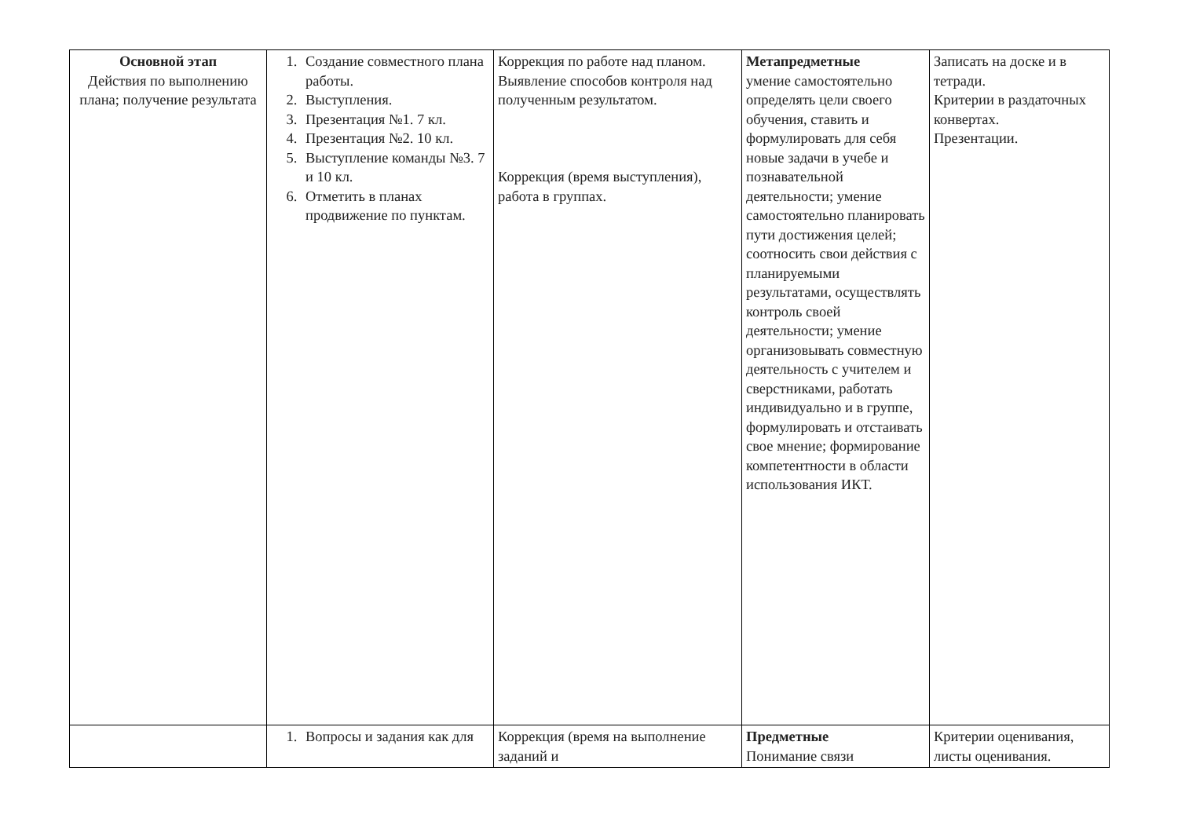| Основной этап Действия по выполнению плана; получение результата | 1. Создание совместного плана работы. 2. Выступления. 3. Презентация №1. 7 кл. 4. Презентация №2. 10 кл. 5. Выступление команды №3. 7 и 10 кл. 6. Отметить в планах продвижение по пунктам. | Коррекция по работе над планом. Выявление способов контроля над полученным результатом. Коррекция (время выступления), работа в группах. | Метапредметные умение самостоятельно определять цели своего обучения, ставить и формулировать для себя новые задачи в учебе и познавательной деятельности; умение самостоятельно планировать пути достижения целей; соотносить свои действия с планируемыми результатами, осуществлять контроль своей деятельности; умение организовывать совместную деятельность с учителем и сверстниками, работать индивидуально и в группе, формулировать и отстаивать свое мнение; формирование компетентности в области использования ИКТ. | Записать на доске и в тетради. Критерии в раздаточных конвертах. Презентации. |
| | 1. Вопросы и задания как для | Коррекция (время на выполнение заданий и | Предметные Понимание связи | Критерии оценивания, листы оценивания. |